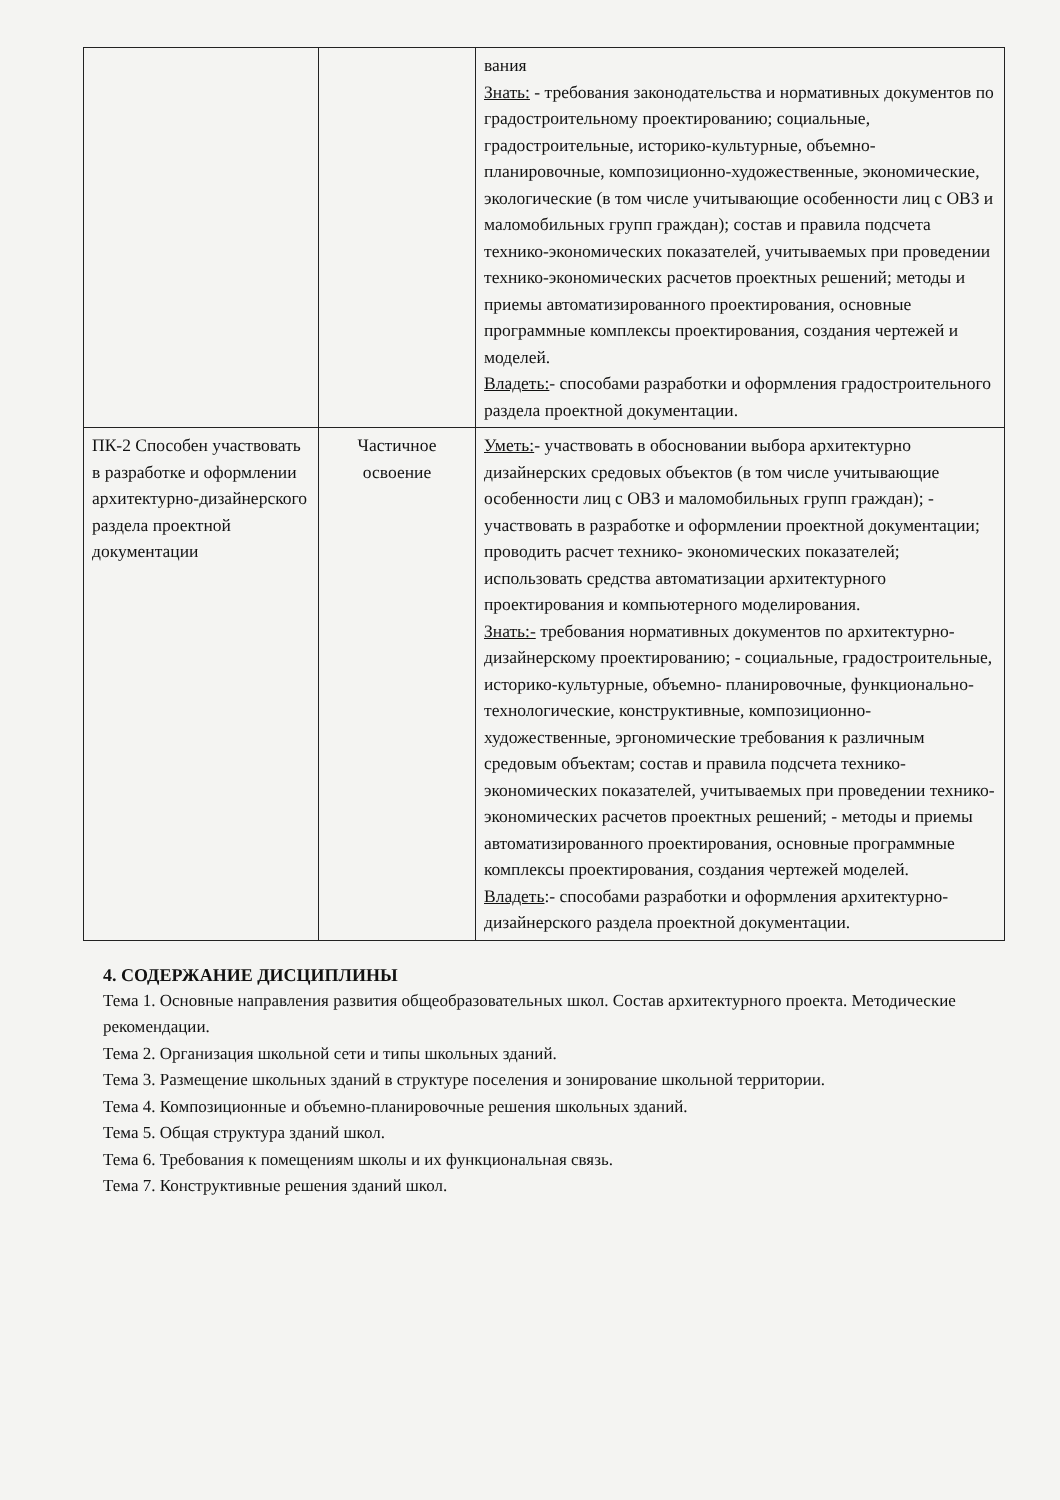| | | вания Знать: - требования законодательства и нормативных документов по градостроительному проектированию; социальные, градостроительные, историко-культурные, объемно-планировочные, композиционно-художественные, экономические, экологические (в том числе учитывающие особенности лиц с ОВЗ и маломобильных групп граждан); состав и правила подсчета технико-экономических показателей, учитываемых при проведении технико-экономических расчетов проектных решений; методы и приемы автоматизированного проектирования, основные программные комплексы проектирования, создания чертежей и моделей. Владеть: - способами разработки и оформления градостроительного раздела проектной документации. |
| ПК-2 Способен участвовать в разработке и оформлении архитектурно-дизайнерского раздела проектной документации | Частичное освоение | Уметь: - участвовать в обосновании выбора архитектурно дизайнерских средовых объектов (в том числе учитывающие особенности лиц с ОВЗ и маломобильных групп граждан); - участвовать в разработке и оформлении проектной документации; проводить расчет технико- экономических показателей; использовать средства автоматизации архитектурного проектирования и компьютерного моделирования. Знать:- требования нормативных документов по архитектурно-дизайнерскому проектированию; - социальные, градостроительные, историко-культурные, объемно- планировочные, функционально-технологические, конструктивные, композиционно- художественные, эргономические требования к различным средовым объектам; состав и правила подсчета технико-экономических показателей, учитываемых при проведении технико- экономических расчетов проектных решений; - методы и приемы автоматизированного проектирования, основные программные комплексы проектирования, создания чертежей моделей. Владеть :- способами разработки и оформления архитектурно-дизайнерского раздела проектной документации. |
4. СОДЕРЖАНИЕ ДИСЦИПЛИНЫ
Тема 1. Основные направления развития общеобразовательных школ. Состав архитектурного проекта. Методические рекомендации.
Тема 2. Организация школьной сети и типы школьных зданий.
Тема 3. Размещение школьных зданий в структуре поселения и зонирование школьной территории.
Тема 4. Композиционные и объемно-планировочные решения школьных зданий.
Тема 5. Общая структура зданий школ.
Тема 6. Требования к помещениям школы и их функциональная связь.
Тема 7. Конструктивные решения зданий школ.